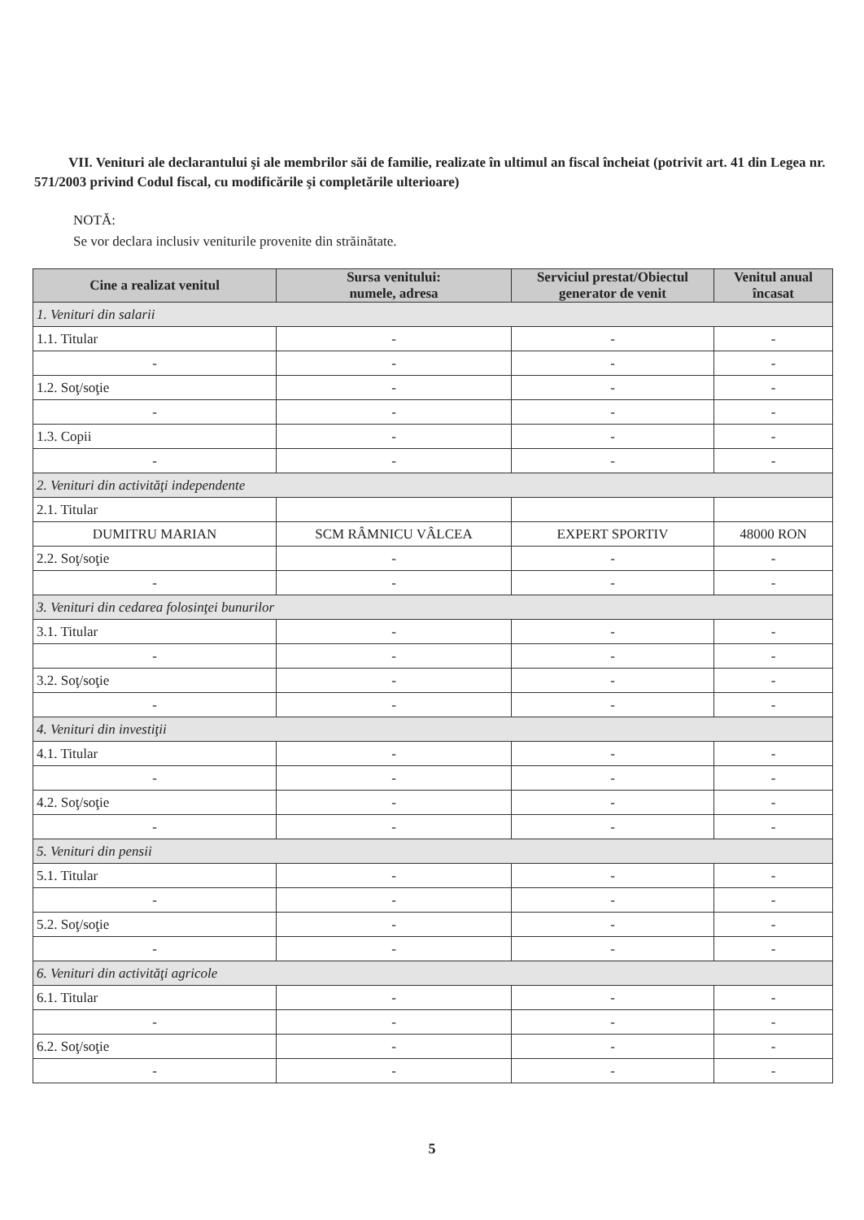VII. Venituri ale declarantului şi ale membrilor săi de familie, realizate în ultimul an fiscal încheiat (potrivit art. 41 din Legea nr. 571/2003 privind Codul fiscal, cu modificările şi completările ulterioare)
NOTĂ:
Se vor declara inclusiv veniturile provenite din străinătate.
| Cine a realizat venitul | Sursa venitului: numele, adresa | Serviciul prestat/Obiectul generator de venit | Venitul anual încasat |
| --- | --- | --- | --- |
| 1. Venituri din salarii | | | |
| 1.1. Titular | - | - | - |
| - | - | - | - |
| 1.2. Soţ/soţie | - | - | - |
| - | - | - | - |
| 1.3. Copii | - | - | - |
| - | - | - | - |
| 2. Venituri din activităţi independente | | | |
| 2.1. Titular | | | |
| DUMITRU MARIAN | SCM RÂMNICU VÂLCEA | EXPERT SPORTIV | 48000 RON |
| 2.2. Soţ/soţie | - | - | - |
| - | - | - | - |
| 3. Venituri din cedarea folosinţei bunurilor | | | |
| 3.1. Titular | - | - | - |
| - | - | - | - |
| 3.2. Soţ/soţie | - | - | - |
| - | - | - | - |
| 4. Venituri din investiţii | | | |
| 4.1. Titular | - | - | - |
| - | - | - | - |
| 4.2. Soţ/soţie | - | - | - |
| - | - | - | - |
| 5. Venituri din pensii | | | |
| 5.1. Titular | - | - | - |
| - | - | - | - |
| 5.2. Soţ/soţie | - | - | - |
| - | - | - | - |
| 6. Venituri din activităţi agricole | | | |
| 6.1. Titular | - | - | - |
| - | - | - | - |
| 6.2. Soţ/soţie | - | - | - |
| - | - | - | - |
5